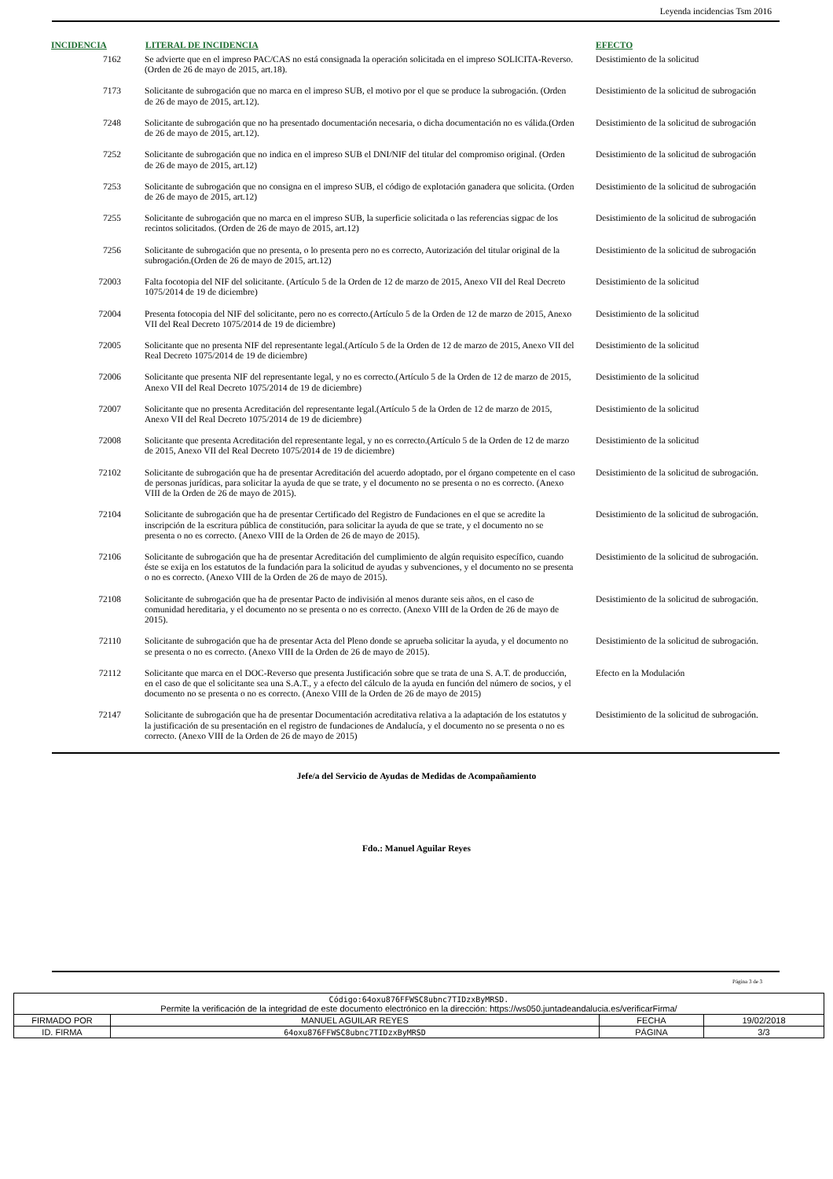Leyenda incidencias Tsm 2016
| INCIDENCIA | LITERAL DE INCIDENCIA | EFECTO |
| --- | --- | --- |
| 7162 | Se advierte que en el impreso PAC/CAS no está consignada la operación solicitada en el impreso SOLICITA-Reverso. (Orden de 26 de mayo de 2015, art.18). | Desistimiento de la solicitud |
| 7173 | Solicitante de subrogación que no marca en el impreso SUB, el motivo por el que se produce la subrogación. (Orden de 26 de mayo de 2015, art.12). | Desistimiento de la solicitud de subrogación |
| 7248 | Solicitante de subrogación que no ha presentado documentación necesaria, o dicha documentación no es válida.(Orden de 26 de mayo de 2015, art.12). | Desistimiento de la solicitud de subrogación |
| 7252 | Solicitante de subrogación que no indica en el impreso SUB el DNI/NIF del titular del compromiso original. (Orden de 26 de mayo de 2015, art.12) | Desistimiento de la solicitud de subrogación |
| 7253 | Solicitante de subrogación que no consigna en el impreso SUB, el código de explotación ganadera que solicita. (Orden de 26 de mayo de 2015, art.12) | Desistimiento de la solicitud de subrogación |
| 7255 | Solicitante de subrogación que no marca en el impreso SUB, la superficie solicitada o las referencias sigpac de los recintos solicitados. (Orden de 26 de mayo de 2015, art.12) | Desistimiento de la solicitud de subrogación |
| 7256 | Solicitante de subrogación que no presenta, o lo presenta pero no es correcto, Autorización del titular original de la subrogación.(Orden de 26 de mayo de 2015, art.12) | Desistimiento de la solicitud de subrogación |
| 72003 | Falta focotopia del NIF del solicitante. (Artículo 5 de la Orden de 12 de marzo de 2015, Anexo VII del Real Decreto 1075/2014 de 19 de diciembre) | Desistimiento de la solicitud |
| 72004 | Presenta fotocopia del NIF del solicitante, pero no es correcto.(Artículo 5 de la Orden de 12 de marzo de 2015, Anexo VII del Real Decreto 1075/2014 de 19 de diciembre) | Desistimiento de la solicitud |
| 72005 | Solicitante que no presenta NIF del representante legal.(Artículo 5 de la Orden de 12 de marzo de 2015, Anexo VII del Real Decreto 1075/2014 de 19 de diciembre) | Desistimiento de la solicitud |
| 72006 | Solicitante que presenta NIF del representante legal, y no es correcto.(Artículo 5 de la Orden de 12 de marzo de 2015, Anexo VII del Real Decreto 1075/2014 de 19 de diciembre) | Desistimiento de la solicitud |
| 72007 | Solicitante que no presenta Acreditación del representante legal.(Artículo 5 de la Orden de 12 de marzo de 2015, Anexo VII del Real Decreto 1075/2014 de 19 de diciembre) | Desistimiento de la solicitud |
| 72008 | Solicitante que presenta Acreditación del representante legal, y no es correcto.(Artículo 5 de la Orden de 12 de marzo de 2015, Anexo VII del Real Decreto 1075/2014 de 19 de diciembre) | Desistimiento de la solicitud |
| 72102 | Solicitante de subrogación que ha de presentar Acreditación del acuerdo adoptado, por el órgano competente en el caso de personas jurídicas, para solicitar la ayuda de que se trate, y el documento no se presenta o no es correcto. (Anexo VIII de la Orden de 26 de mayo de 2015). | Desistimiento de la solicitud de subrogación. |
| 72104 | Solicitante de subrogación que ha de presentar Certificado del Registro de Fundaciones en el que se acredite la inscripción de la escritura pública de constitución, para solicitar la ayuda de que se trate, y el documento no se presenta o no es correcto. (Anexo VIII de la Orden de 26 de mayo de 2015). | Desistimiento de la solicitud de subrogación. |
| 72106 | Solicitante de subrogación que ha de presentar Acreditación del cumplimiento de algún requisito específico, cuando éste se exija en los estatutos de la fundación para la solicitud de ayudas y subvenciones, y el documento no se presenta o no es correcto. (Anexo VIII de la Orden de 26 de mayo de 2015). | Desistimiento de la solicitud de subrogación. |
| 72108 | Solicitante de subrogación que ha de presentar Pacto de indivisión al menos durante seis años, en el caso de comunidad hereditaria, y el documento no se presenta o no es correcto. (Anexo VIII de la Orden de 26 de mayo de 2015). | Desistimiento de la solicitud de subrogación. |
| 72110 | Solicitante de subrogación que ha de presentar Acta del Pleno donde se aprueba solicitar la ayuda, y el documento no se presenta o no es correcto. (Anexo VIII de la Orden de 26 de mayo de 2015). | Desistimiento de la solicitud de subrogación. |
| 72112 | Solicitante que marca en el DOC-Reverso que presenta Justificación sobre que se trata de una S. A.T. de producción, en el caso de que el solicitante sea una S.A.T., y a efecto del cálculo de la ayuda en función del número de socios, y el documento no se presenta o no es correcto. (Anexo VIII de la Orden de 26 de mayo de 2015) | Efecto en la Modulación |
| 72147 | Solicitante de subrogación que ha de presentar Documentación acreditativa relativa a la adaptación de los estatutos y la justificación de su presentación en el registro de fundaciones de Andalucía, y el documento no se presenta o no es correcto. (Anexo VIII de la Orden de 26 de mayo de 2015) | Desistimiento de la solicitud de subrogación. |
Jefe/a del Servicio de Ayudas de Medidas de Acompañamiento
Fdo.: Manuel Aguilar Reyes
Página 3 de 3
| Código:64oxu876FFWSC8ubnc7TIDzxByMRSD. Permite la verificación de la integridad de este documento electrónico en la dirección: https://ws050.juntadeandalucia.es/verificarFirma/ | | | |
| FIRMADO POR | MANUEL AGUILAR REYES | FECHA | 19/02/2018 |
| ID. FIRMA | 64oxu876FFWSC8ubnc7TIDzxByMRSD | PÁGINA | 3/3 |